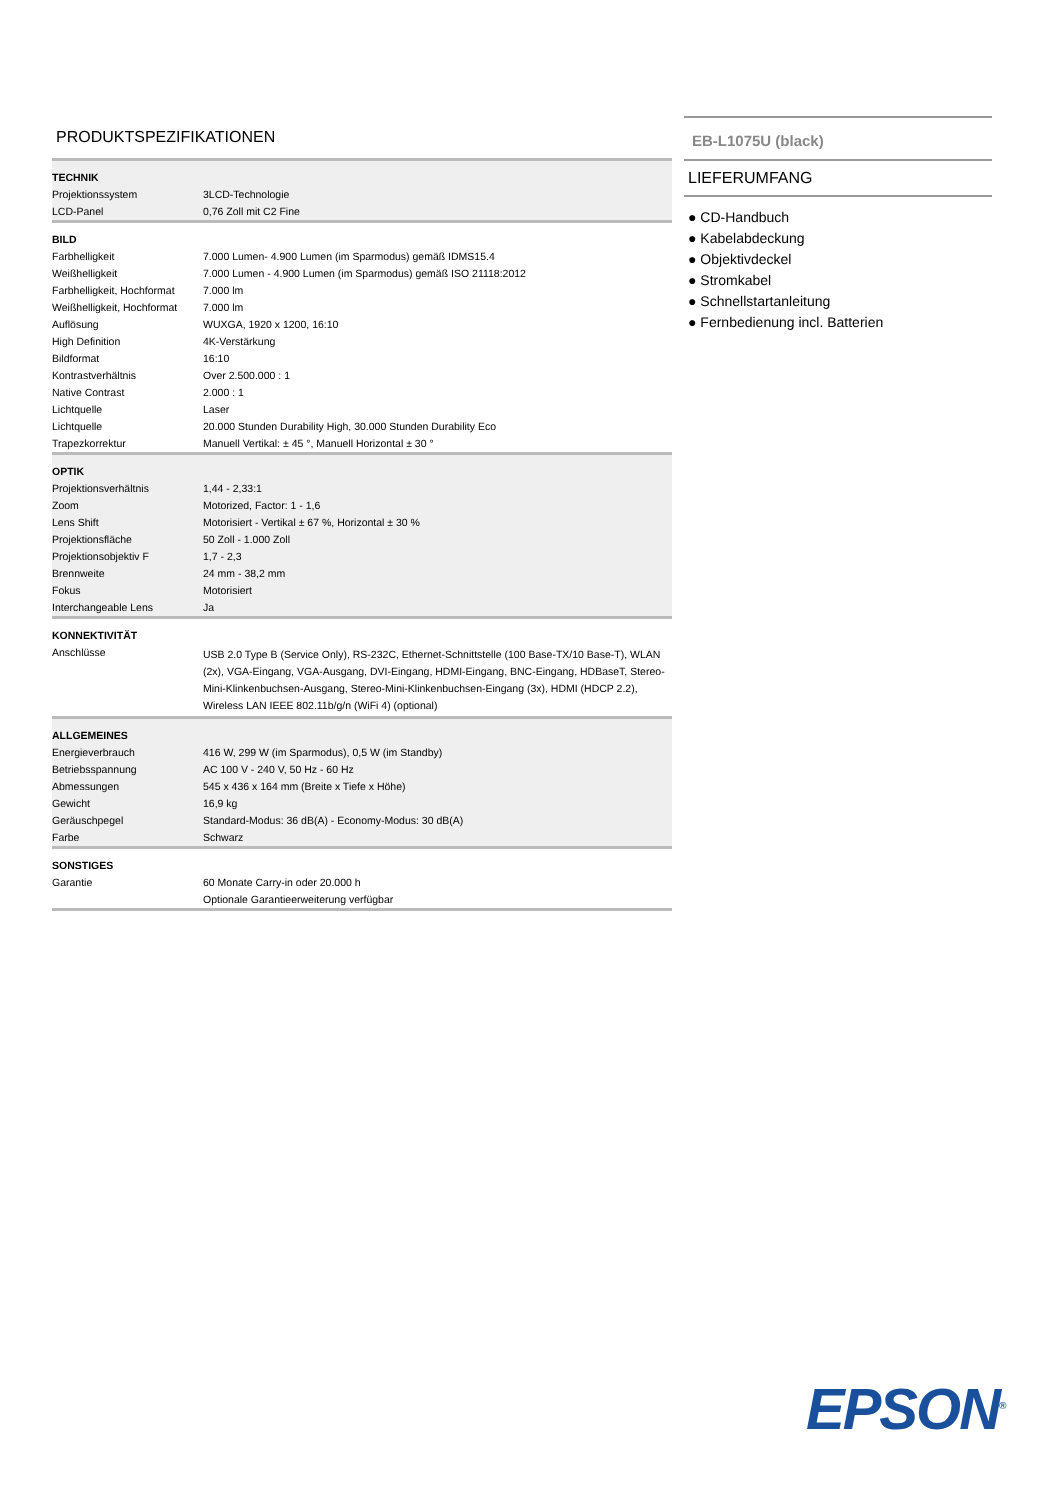PRODUKTSPEZIFIKATIONEN
| TECHNIK | |
| --- | --- |
| Projektionssystem | 3LCD-Technologie |
| LCD-Panel | 0,76 Zoll mit C2 Fine |
| BILD | |
| Farbhelligkeit | 7.000 Lumen- 4.900 Lumen (im Sparmodus) gemäß IDMS15.4 |
| Weißhelligkeit | 7.000 Lumen - 4.900 Lumen (im Sparmodus) gemäß ISO 21118:2012 |
| Farbhelligkeit, Hochformat | 7.000 lm |
| Weißhelligkeit, Hochformat | 7.000 lm |
| Auflösung | WUXGA, 1920 x 1200, 16:10 |
| High Definition | 4K-Verstärkung |
| Bildformat | 16:10 |
| Kontrastverhältnis | Over 2.500.000 : 1 |
| Native Contrast | 2.000 : 1 |
| Lichtquelle | Laser |
| Lichtquelle | 20.000 Stunden Durability High, 30.000 Stunden Durability Eco |
| Trapezkorrektur | Manuell Vertikal: ± 45 °, Manuell Horizontal ± 30 ° |
| OPTIK | |
| Projektionsverhältnis | 1,44 - 2,33:1 |
| Zoom | Motorized, Factor: 1 - 1,6 |
| Lens Shift | Motorisiert - Vertikal ± 67 %, Horizontal ± 30 % |
| Projektionsfläche | 50 Zoll - 1.000 Zoll |
| Projektionsobjektiv F | 1,7 - 2,3 |
| Brennweite | 24 mm - 38,2 mm |
| Fokus | Motorisiert |
| Interchangeable Lens | Ja |
| KONNEKTIVITÄT | |
| Anschlüsse | USB 2.0 Type B (Service Only), RS-232C, Ethernet-Schnittstelle (100 Base-TX/10 Base-T), WLAN (2x), VGA-Eingang, VGA-Ausgang, DVI-Eingang, HDMI-Eingang, BNC-Eingang, HDBaseT, Stereo-Mini-Klinkenbuchsen-Ausgang, Stereo-Mini-Klinkenbuchsen-Eingang (3x), HDMI (HDCP 2.2), Wireless LAN IEEE 802.11b/g/n (WiFi 4) (optional) |
| ALLGEMEINES | |
| Energieverbrauch | 416 W, 299 W (im Sparmodus), 0,5 W (im Standby) |
| Betriebsspannung | AC 100 V - 240 V, 50 Hz - 60 Hz |
| Abmessungen | 545 x 436 x 164 mm (Breite x Tiefe x Höhe) |
| Gewicht | 16,9 kg |
| Geräuschpegel | Standard-Modus: 36 dB(A) - Economy-Modus: 30 dB(A) |
| Farbe | Schwarz |
| SONSTIGES | |
| Garantie | 60 Monate Carry-in oder 20.000 h |
| | Optionale Garantieerweiterung verfügbar |
EB-L1075U (black)
LIEFERUMFANG
● CD-Handbuch
● Kabelabdeckung
● Objektivdeckel
● Stromkabel
● Schnellstartanleitung
● Fernbedienung incl. Batterien
EPSON<sup>®</sup>